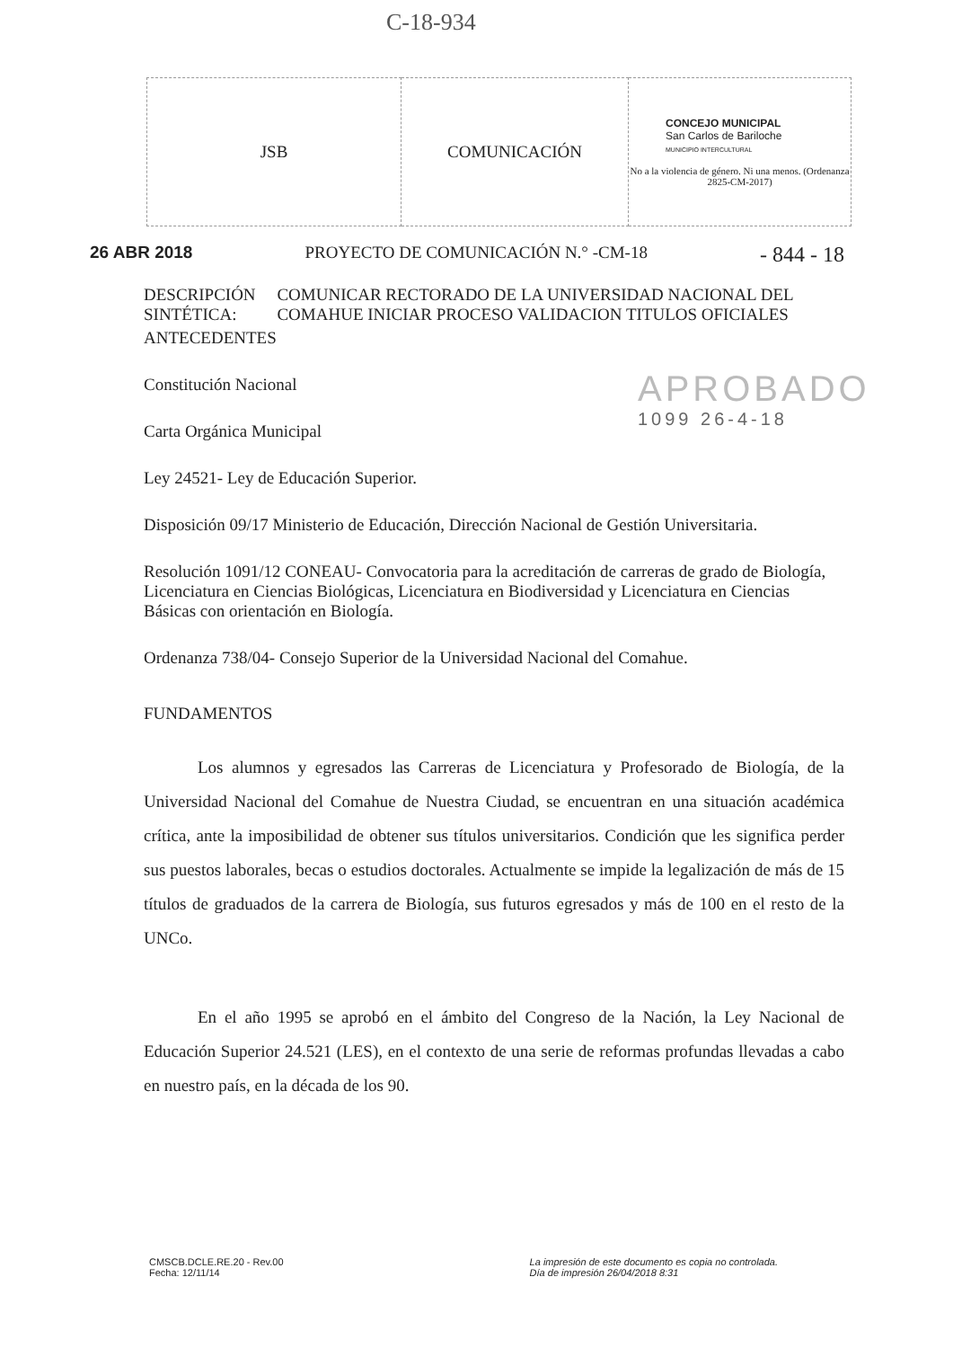C-18-934
| JSB | COMUNICACIÓN | CONCEJO MUNICIPAL San Carlos de Bariloche MUNICIPIO INTERCULTURAL No a la violencia de género. Ni una menos. (Ordenanza 2825-CM-2017) |
26 ABR 2018 PROYECTO DE COMUNICACIÓN N.° -CM-18 - 844 - 18
DESCRIPCIÓN SINTÉTICA: COMUNICAR RECTORADO DE LA UNIVERSIDAD NACIONAL DEL COMAHUE INICIAR PROCESO VALIDACION TITULOS OFICIALES
ANTECEDENTES
Constitución Nacional
Carta Orgánica Municipal
Ley 24521- Ley de Educación Superior.
Disposición 09/17 Ministerio de Educación, Dirección Nacional de Gestión Universitaria.
Resolución 1091/12 CONEAU- Convocatoria para la acreditación de carreras de grado de Biología, Licenciatura en Ciencias Biológicas, Licenciatura en Biodiversidad y Licenciatura en Ciencias Básicas con orientación en Biología.
Ordenanza 738/04- Consejo Superior de la Universidad Nacional del Comahue.
FUNDAMENTOS
Los alumnos y egresados las Carreras de Licenciatura y Profesorado de Biología, de la Universidad Nacional del Comahue de Nuestra Ciudad, se encuentran en una situación académica crítica, ante la imposibilidad de obtener sus títulos universitarios. Condición que les significa perder sus puestos laborales, becas o estudios doctorales. Actualmente se impide la legalización de más de 15 títulos de graduados de la carrera de Biología, sus futuros egresados y más de 100 en el resto de la UNCo.
En el año 1995 se aprobó en el ámbito del Congreso de la Nación, la Ley Nacional de Educación Superior 24.521 (LES), en el contexto de una serie de reformas profundas llevadas a cabo en nuestro país, en la década de los 90.
APROBADO
1099 26-4-18
CMSCB.DCLE.RE.20 - Rev.00
Fecha: 12/11/14
La impresión de este documento es copia no controlada.
Día de impresión 26/04/2018 8:31